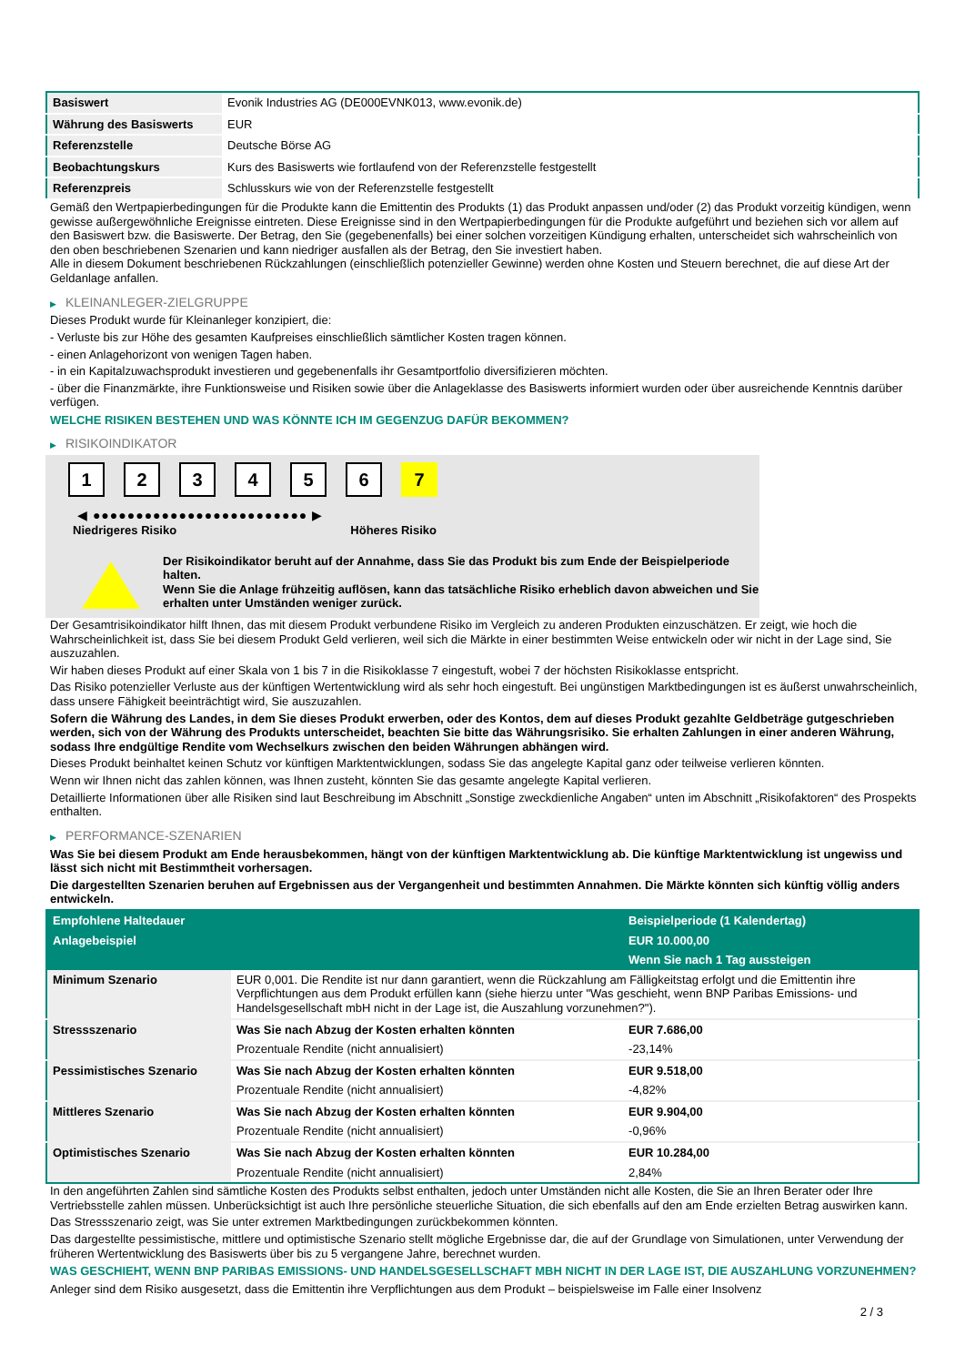| Basiswert | Evonik Industries AG (DE000EVNK013, www.evonik.de) |
| Währung des Basiswerts | EUR |
| Referenzstelle | Deutsche Börse AG |
| Beobachtungskurs | Kurs des Basiswerts wie fortlaufend von der Referenzstelle festgestellt |
| Referenzpreis | Schlusskurs wie von der Referenzstelle festgestellt |
Gemäß den Wertpapierbedingungen für die Produkte kann die Emittentin des Produkts (1) das Produkt anpassen und/oder (2) das Produkt vorzeitig kündigen, wenn gewisse außergewöhnliche Ereignisse eintreten. Diese Ereignisse sind in den Wertpapierbedingungen für die Produkte aufgeführt und beziehen sich vor allem auf den Basiswert bzw. die Basiswerte. Der Betrag, den Sie (gegebenenfalls) bei einer solchen vorzeitigen Kündigung erhalten, unterscheidet sich wahrscheinlich von den oben beschriebenen Szenarien und kann niedriger ausfallen als der Betrag, den Sie investiert haben.
Alle in diesem Dokument beschriebenen Rückzahlungen (einschließlich potenzieller Gewinne) werden ohne Kosten und Steuern berechnet, die auf diese Art der Geldanlage anfallen.
▶ KLEINANLEGER-ZIELGRUPPE
Dieses Produkt wurde für Kleinanleger konzipiert, die:
- Verluste bis zur Höhe des gesamten Kaufpreises einschließlich sämtlicher Kosten tragen können.
- einen Anlagehorizont von wenigen Tagen haben.
- in ein Kapitalzuwachsprodukt investieren und gegebenenfalls ihr Gesamtportfolio diversifizieren möchten.
- über die Finanzmärkte, ihre Funktionsweise und Risiken sowie über die Anlageklasse des Basiswerts informiert wurden oder über ausreichende Kenntnis darüber verfügen.
WELCHE RISIKEN BESTEHEN UND WAS KÖNNTE ICH IM GEGENZUG DAFÜR BEKOMMEN?
▶ RISIKOINDIKATOR
1 2 3 4 5 6 7
◀ ●●●●●●●●●●●●●●●●●●●●●●●●● ▶
Niedrigeres Risiko Höheres Risiko
Der Risikoindikator beruht auf der Annahme, dass Sie das Produkt bis zum Ende der Beispielperiode halten.
Wenn Sie die Anlage frühzeitig auflösen, kann das tatsächliche Risiko erheblich davon abweichen und Sie erhalten unter Umständen weniger zurück.
Der Gesamtrisikoindikator hilft Ihnen, das mit diesem Produkt verbundene Risiko im Vergleich zu anderen Produkten einzuschätzen. Er zeigt, wie hoch die Wahrscheinlichkeit ist, dass Sie bei diesem Produkt Geld verlieren, weil sich die Märkte in einer bestimmten Weise entwickeln oder wir nicht in der Lage sind, Sie auszuzahlen.
Wir haben dieses Produkt auf einer Skala von 1 bis 7 in die Risikoklasse 7 eingestuft, wobei 7 der höchsten Risikoklasse entspricht.
Das Risiko potenzieller Verluste aus der künftigen Wertentwicklung wird als sehr hoch eingestuft. Bei ungünstigen Marktbedingungen ist es äußerst unwahrscheinlich, dass unsere Fähigkeit beeinträchtigt wird, Sie auszuzahlen.
Sofern die Währung des Landes, in dem Sie dieses Produkt erwerben, oder des Kontos, dem auf dieses Produkt gezahlte Geldbeträge gutgeschrieben werden, sich von der Währung des Produkts unterscheidet, beachten Sie bitte das Währungsrisiko. Sie erhalten Zahlungen in einer anderen Währung, sodass Ihre endgültige Rendite vom Wechselkurs zwischen den beiden Währungen abhängen wird.
Dieses Produkt beinhaltet keinen Schutz vor künftigen Marktentwicklungen, sodass Sie das angelegte Kapital ganz oder teilweise verlieren könnten.
Wenn wir Ihnen nicht das zahlen können, was Ihnen zusteht, könnten Sie das gesamte angelegte Kapital verlieren.
Detaillierte Informationen über alle Risiken sind laut Beschreibung im Abschnitt „Sonstige zweckdienliche Angaben“ unten im Abschnitt „Risikofaktoren“ des Prospekts enthalten.
▶ PERFORMANCE-SZENARIEN
Was Sie bei diesem Produkt am Ende herausbekommen, hängt von der künftigen Marktentwicklung ab. Die künftige Marktentwicklung ist ungewiss und lässt sich nicht mit Bestimmtheit vorhersagen.
Die dargestellten Szenarien beruhen auf Ergebnissen aus der Vergangenheit und bestimmten Annahmen. Die Märkte könnten sich künftig völlig anders entwickeln.
| Empfohlene Haltedauer | | Beispielperiode (1 Kalendertag) |
| Anlagebeispiel | | EUR 10.000,00 |
| | | Wenn Sie nach 1 Tag aussteigen |
| Minimum Szenario | EUR 0,001. Die Rendite ist nur dann garantiert, wenn die Rückzahlung am Fälligkeitstag erfolgt und die Emittentin ihre Verpflichtungen aus dem Produkt erfüllen kann (siehe hierzu unter "Was geschieht, wenn BNP Paribas Emissions- und Handelsgesellschaft mbH nicht in der Lage ist, die Auszahlung vorzunehmen?"). | |
| Stressszenario | Was Sie nach Abzug der Kosten erhalten könnten | EUR 7.686,00 |
| | Prozentuale Rendite (nicht annualisiert) | -23,14% |
| Pessimistisches Szenario | Was Sie nach Abzug der Kosten erhalten könnten | EUR 9.518,00 |
| | Prozentuale Rendite (nicht annualisiert) | -4,82% |
| Mittleres Szenario | Was Sie nach Abzug der Kosten erhalten könnten | EUR 9.904,00 |
| | Prozentuale Rendite (nicht annualisiert) | -0,96% |
| Optimistisches Szenario | Was Sie nach Abzug der Kosten erhalten könnten | EUR 10.284,00 |
| | Prozentuale Rendite (nicht annualisiert) | 2,84% |
In den angeführten Zahlen sind sämtliche Kosten des Produkts selbst enthalten, jedoch unter Umständen nicht alle Kosten, die Sie an Ihren Berater oder Ihre Vertriebsstelle zahlen müssen. Unberücksichtigt ist auch Ihre persönliche steuerliche Situation, die sich ebenfalls auf den am Ende erzielten Betrag auswirken kann.
Das Stressszenario zeigt, was Sie unter extremen Marktbedingungen zurückbekommen könnten.
Das dargestellte pessimistische, mittlere und optimistische Szenario stellt mögliche Ergebnisse dar, die auf der Grundlage von Simulationen, unter Verwendung der früheren Wertentwicklung des Basiswerts über bis zu 5 vergangene Jahre, berechnet wurden.
WAS GESCHIEHT, WENN BNP PARIBAS EMISSIONS- UND HANDELSGESELLSCHAFT MBH NICHT IN DER LAGE IST, DIE AUSZAHLUNG VORZUNEHMEN?
Anleger sind dem Risiko ausgesetzt, dass die Emittentin ihre Verpflichtungen aus dem Produkt – beispielsweise im Falle einer Insolvenz
2 / 3